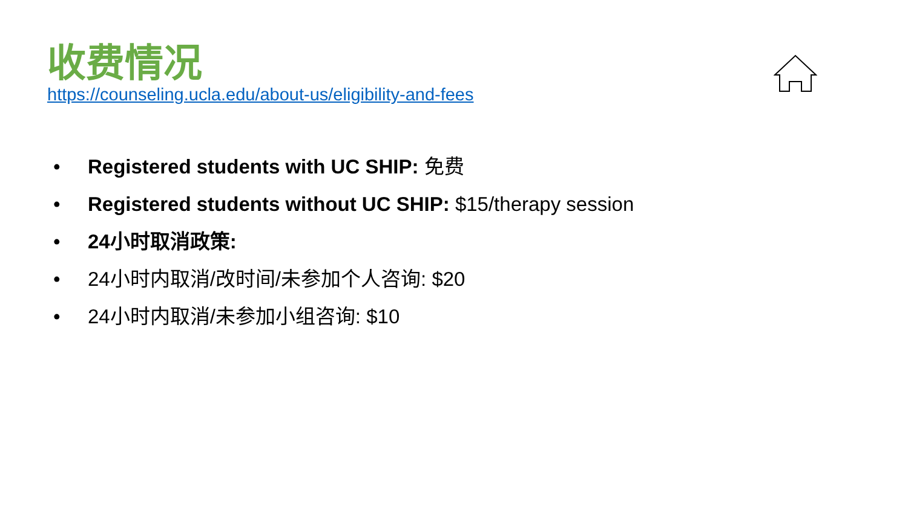收费情况
https://counseling.ucla.edu/about-us/eligibility-and-fees
• Registered students with UC SHIP: 免费
• Registered students without UC SHIP: $15/therapy session
• 24小时取消政策:
• 24小时内取消/改时间/未参加个人咨询: $20
• 24小时内取消/未参加小组咨询: $10